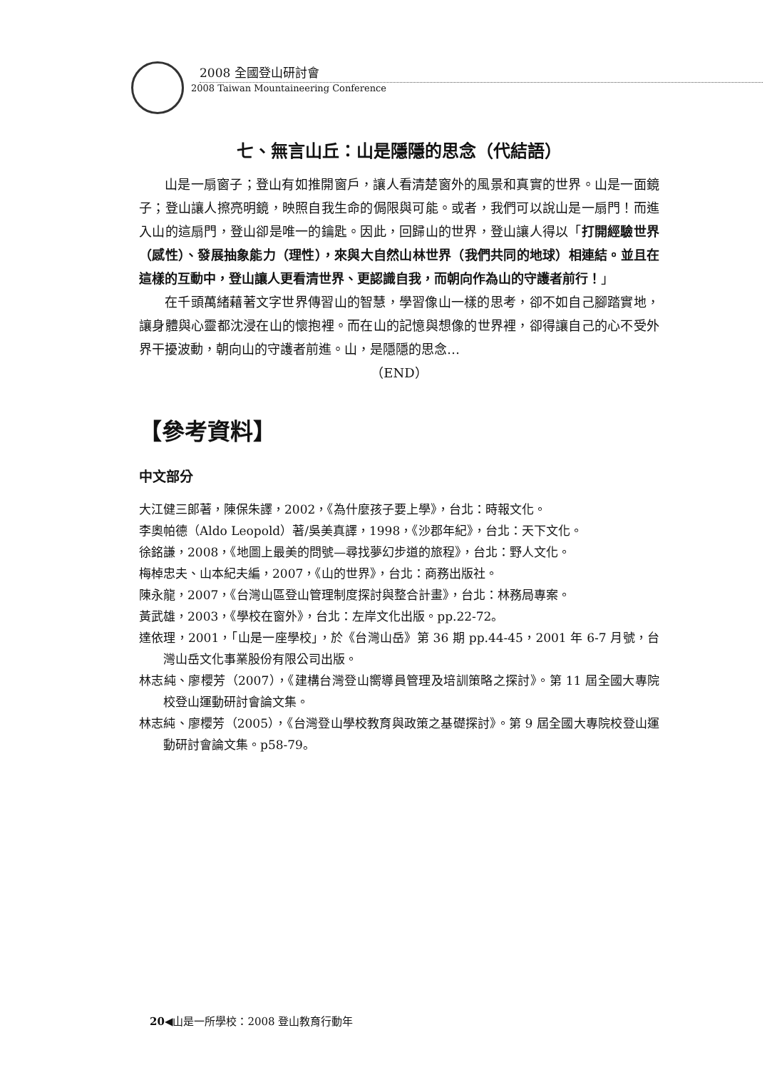2008 全國登山研討會
2008 Taiwan Mountaineering Conference
七、無言山丘：山是隱隱的思念（代結語）
山是一扇窗子；登山有如推開窗戶，讓人看清楚窗外的風景和真實的世界。山是一面鏡子；登山讓人擦亮明鏡，映照自我生命的侷限與可能。或者，我們可以說山是一扇門！而進入山的這扇門，登山卻是唯一的鑰匙。因此，回歸山的世界，登山讓人得以「打開經驗世界（感性）、發展抽象能力（理性），來與大自然山林世界（我們共同的地球）相連結。並且在這樣的互動中，登山讓人更看清世界、更認識自我，而朝向作為山的守護者前行！」
在千頭萬緒藉著文字世界傳習山的智慧，學習像山一樣的思考，卻不如自己腳踏實地，讓身體與心靈都沈浸在山的懷抱裡。而在山的記憶與想像的世界裡，卻得讓自己的心不受外界干擾波動，朝向山的守護者前進。山，是隱隱的思念…
（END）
【參考資料】
中文部分
大江健三郎著，陳保朱譯，2002，《為什麼孩子要上學》，台北：時報文化。
李奧帕德（Aldo Leopold）著/吳美真譯，1998，《沙郡年紀》，台北：天下文化。
徐銘謙，2008，《地圖上最美的問號—尋找夢幻步道的旅程》，台北：野人文化。
梅棹忠夫、山本紀夫編，2007，《山的世界》，台北：商務出版社。
陳永龍，2007，《台灣山區登山管理制度探討與整合計畫》，台北：林務局專案。
黃武雄，2003，《學校在窗外》，台北：左岸文化出版。pp.22-72。
達依理，2001，「山是一座學校」，於《台灣山岳》第 36 期 pp.44-45，2001 年 6-7 月號，台灣山岳文化事業股份有限公司出版。
林志純、廖櫻芳（2007），《建構台灣登山嚮導員管理及培訓策略之探討》。第 11 屆全國大專院校登山運動研討會論文集。
林志純、廖櫻芳（2005），《台灣登山學校教育與政策之基礎探討》。第 9 屆全國大專院校登山運動研討會論文集。p58-79。
20◀山是一所學校：2008 登山教育行動年